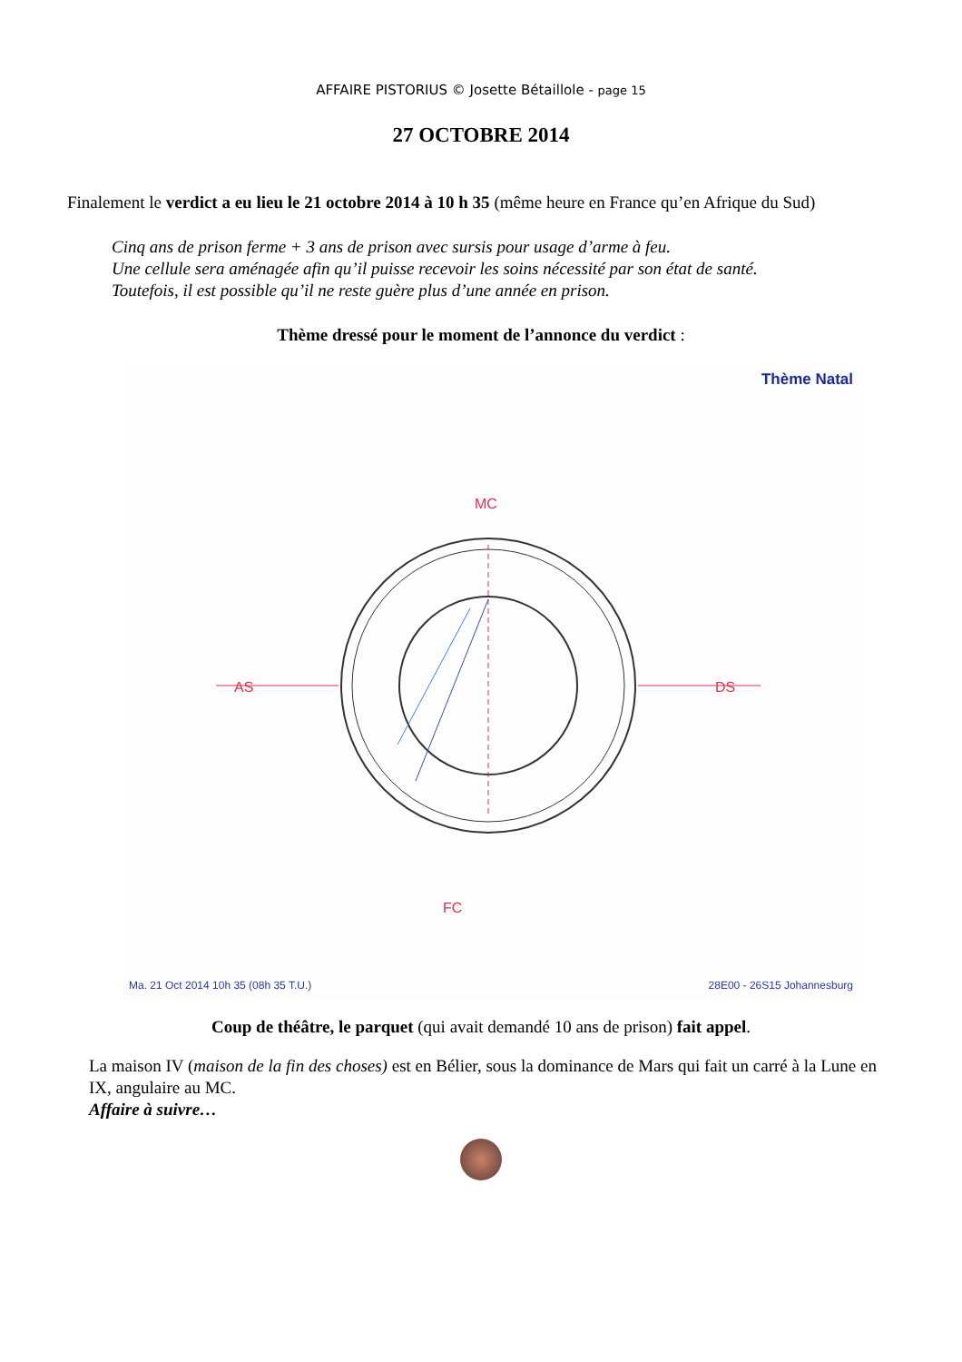AFFAIRE PISTORIUS © Josette Bétaillole - page 15
27 OCTOBRE 2014
Finalement le verdict a eu lieu le 21 octobre 2014 à 10 h 35 (même heure en France qu’en Afrique du Sud)
Cinq ans de prison ferme + 3 ans de prison avec sursis pour usage d’arme à feu.
Une cellule sera aménagée afin qu’il puisse recevoir les soins nécessité par son état de santé.
Toutefois, il est possible qu’il ne reste guère plus d’une année en prison.
Thème dressé pour le moment de l’annonce du verdict :
Thème Natal
AS
DS
MC
FC
Ma. 21 Oct 2014 10h 35 (08h 35 T.U.) 28E00 - 26S15 Johannesburg
Coup de théâtre, le parquet (qui avait demandé 10 ans de prison) fait appel.
La maison IV (maison de la fin des choses) est en Bélier, sous la dominance de Mars qui fait un carré à la Lune en IX, angulaire au MC.
Affaire à suivre…